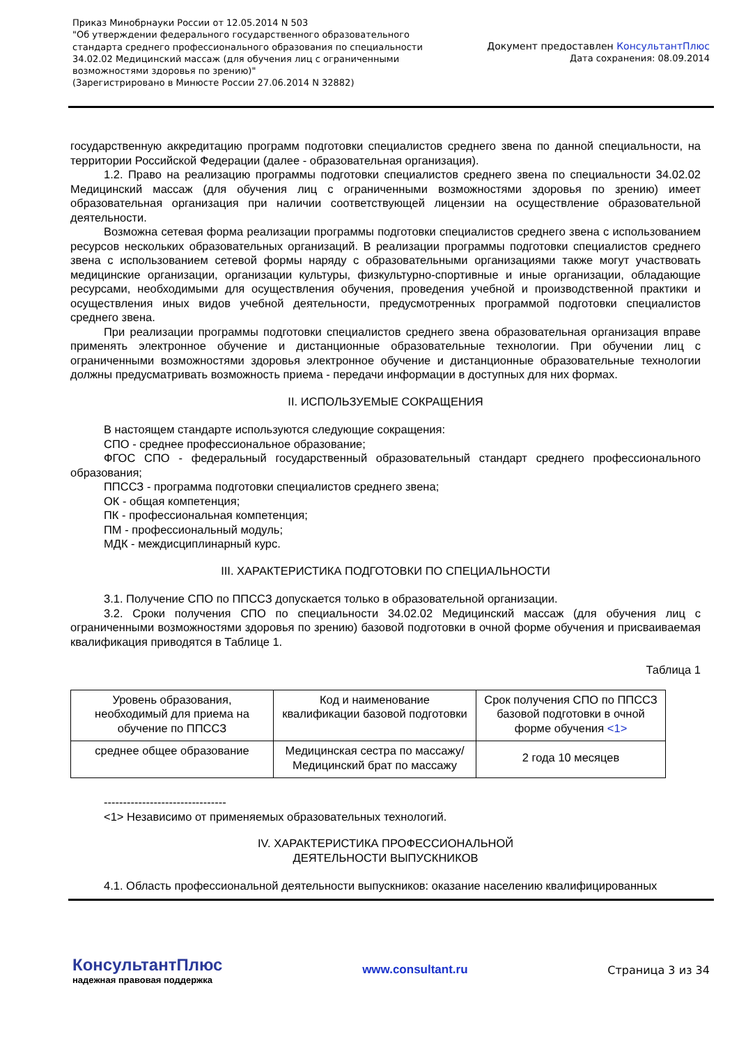Приказ Минобрнауки России от 12.05.2014 N 503
"Об утверждении федерального государственного образовательного
стандарта среднего профессионального образования по специальности
34.02.02 Медицинский массаж (для обучения лиц с ограниченными
возможностями здоровья по зрению)"
(Зарегистрировано в Минюсте России 27.06.2014 N 32882)
Документ предоставлен КонсультантПлюс
Дата сохранения: 08.09.2014
государственную аккредитацию программ подготовки специалистов среднего звена по данной специальности, на территории Российской Федерации (далее - образовательная организация).
1.2. Право на реализацию программы подготовки специалистов среднего звена по специальности 34.02.02 Медицинский массаж (для обучения лиц с ограниченными возможностями здоровья по зрению) имеет образовательная организация при наличии соответствующей лицензии на осуществление образовательной деятельности.
Возможна сетевая форма реализации программы подготовки специалистов среднего звена с использованием ресурсов нескольких образовательных организаций. В реализации программы подготовки специалистов среднего звена с использованием сетевой формы наряду с образовательными организациями также могут участвовать медицинские организации, организации культуры, физкультурно-спортивные и иные организации, обладающие ресурсами, необходимыми для осуществления обучения, проведения учебной и производственной практики и осуществления иных видов учебной деятельности, предусмотренных программой подготовки специалистов среднего звена.
При реализации программы подготовки специалистов среднего звена образовательная организация вправе применять электронное обучение и дистанционные образовательные технологии. При обучении лиц с ограниченными возможностями здоровья электронное обучение и дистанционные образовательные технологии должны предусматривать возможность приема - передачи информации в доступных для них формах.
II. ИСПОЛЬЗУЕМЫЕ СОКРАЩЕНИЯ
В настоящем стандарте используются следующие сокращения:
СПО - среднее профессиональное образование;
ФГОС СПО - федеральный государственный образовательный стандарт среднего профессионального образования;
ППССЗ - программа подготовки специалистов среднего звена;
ОК - общая компетенция;
ПК - профессиональная компетенция;
ПМ - профессиональный модуль;
МДК - междисциплинарный курс.
III. ХАРАКТЕРИСТИКА ПОДГОТОВКИ ПО СПЕЦИАЛЬНОСТИ
3.1. Получение СПО по ППССЗ допускается только в образовательной организации.
3.2. Сроки получения СПО по специальности 34.02.02 Медицинский массаж (для обучения лиц с ограниченными возможностями здоровья по зрению) базовой подготовки в очной форме обучения и присваиваемая квалификация приводятся в Таблице 1.
Таблица 1
| Уровень образования, необходимый для приема на обучение по ППССЗ | Код и наименование квалификации базовой подготовки | Срок получения СПО по ППССЗ базовой подготовки в очной форме обучения <1> |
| среднее общее образование | Медицинская сестра по массажу/Медицинский брат по массажу | 2 года 10 месяцев |
--------------------------------
<1> Независимо от применяемых образовательных технологий.
IV. ХАРАКТЕРИСТИКА ПРОФЕССИОНАЛЬНОЙ
ДЕЯТЕЛЬНОСТИ ВЫПУСКНИКОВ
4.1. Область профессиональной деятельности выпускников: оказание населению квалифицированных
КонсультантПлюс
надежная правовая поддержка
www.consultant.ru Страница 3 из 34